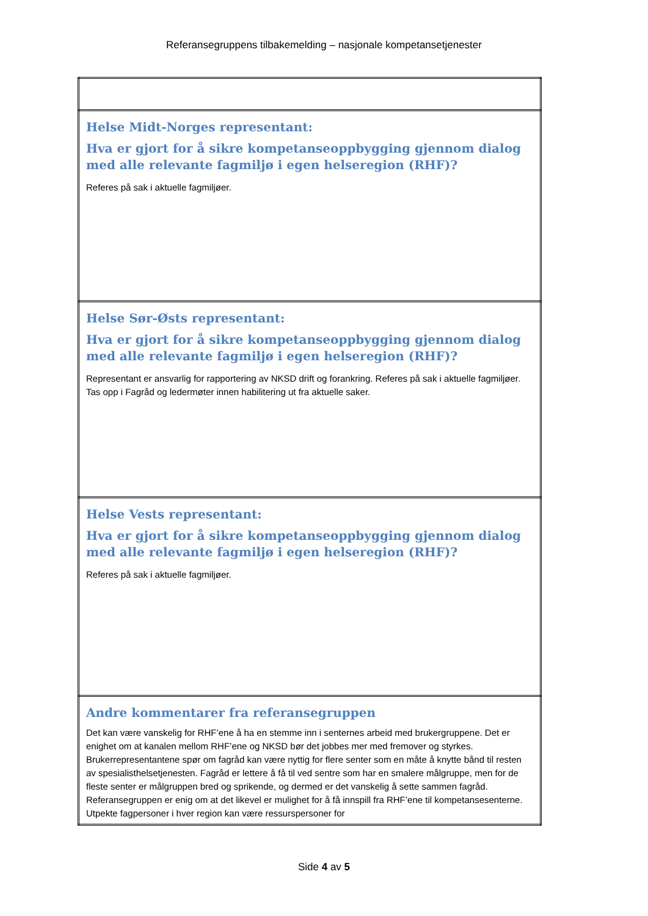Referansegruppens tilbakemelding – nasjonale kompetansetjenester
| Helse Midt-Norges representant: Hva er gjort for å sikre kompetanseoppbygging gjennom dialog med alle relevante fagmiljø i egen helseregion (RHF)? Referes på sak i aktuelle fagmiljøer. |
| Helse Sør-Østs representant: Hva er gjort for å sikre kompetanseoppbygging gjennom dialog med alle relevante fagmiljø i egen helseregion (RHF)? Representant er ansvarlig for rapportering av NKSD drift og forankring. Referes på sak i aktuelle fagmiljøer. Tas opp i Fagråd og ledermøter innen habilitering ut fra aktuelle saker. |
| Helse Vests representant: Hva er gjort for å sikre kompetanseoppbygging gjennom dialog med alle relevante fagmiljø i egen helseregion (RHF)? Referes på sak i aktuelle fagmiljøer. |
| Andre kommentarer fra referansegruppen Det kan være vanskelig for RHF’ene å ha en stemme inn i senternes arbeid med brukergruppene. Det er enighet om at kanalen mellom RHF’ene og NKSD bør det jobbes mer med fremover og styrkes. Brukerrepresentantene spør om fagråd kan være nyttig for flere senter som en måte å knytte bånd til resten av spesialisthelsetjenesten. Fagråd er lettere å få til ved sentre som har en smalere målgruppe, men for de fleste senter er målgruppen bred og sprikende, og dermed er det vanskelig å sette sammen fagråd. Referansegruppen er enig om at det likevel er mulighet for å få innspill fra RHF’ene til kompetansesenterne. Utpekte fagpersoner i hver region kan være ressurspersoner for |
Side 4 av 5